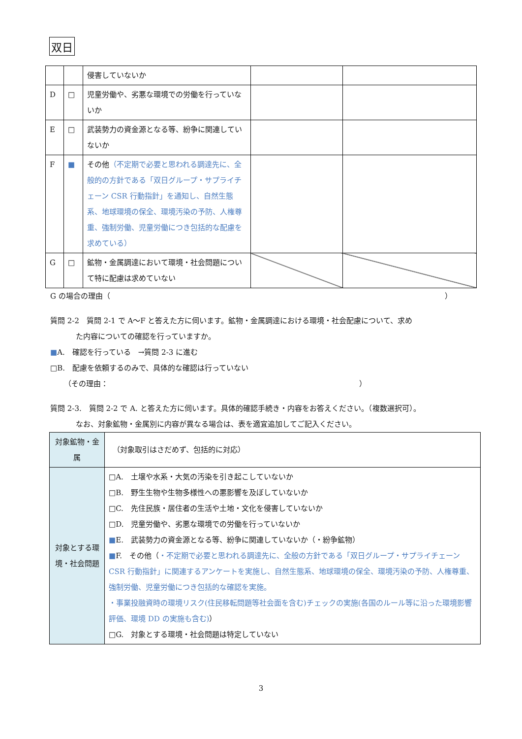双日
| | | 侵害していないか | | |
| D | □ | 児童労働や、劣悪な環境での労働を行っていないか | | |
| E | □ | 武装勢力の資金源となる等、紛争に関連していないか | | |
| F | ■ | その他 （不定期で必要と思われる調達先に、全般的の方針である「双日グループ・サプライチェーン CSR 行動指針」を通知し、自然生態系、地球環境の保全、環境汚染の予防、人権尊重、強制労働、児童労働につき包括的な配慮を求めている） | | |
| G | □ | 鉱物・金属調達において環境・社会問題について特に配慮は求めていない | | |
G の場合の理由（ ）
質問 2-2　質問 2-1 で A〜F と答えた方に伺います。鉱物・金属調達における環境・社会配慮について、求め
た内容についての確認を行っていますか。
■A.　確認を行っている　→質問 2-3 に進む
□B.　配慮を依頼するのみで、具体的な確認は行っていない
（その理由： ）
質問 2-3.　質問 2-2 で A. と答えた方に伺います。具体的確認手続き・内容をお答えください。（複数選択可）。
なお、対象鉱物・金属別に内容が異なる場合は、表を適宜追加してご記入ください。
| 対象鉱物・金属 | （対象取引はさだめず、包括的に対応） |
| 対象とする環境・社会問題 | □A. 土壌や水系・大気の汚染を引き起こしていないか □B. 野生生物や生物多様性への悪影響を及ぼしていないか □C. 先住民族・居住者の生活や土地・文化を侵害していないか □D. 児童労働や、劣悪な環境での労働を行っていないか ■ E. 武装勢力の資金源となる等、紛争に関連していないか（・紛争鉱物） ■ F. その他（ ・不定期で必要と思われる調達先に、全般の方針である「双日グループ・サプライチェーン CSR 行動指針」に関連するアンケートを実施し、自然生態系、地球環境の保全、環境汚染の予防、人権尊重、強制労働、児童労働につき包括的な確認を実施。 ・事業投融資時の環境リスク(住民移転問題等社会面を含む)チェックの実施(各国のルール等に沿った環境影響評価、環境 DD の実施も含む) ） □G. 対象とする環境・社会問題は特定していない |
3